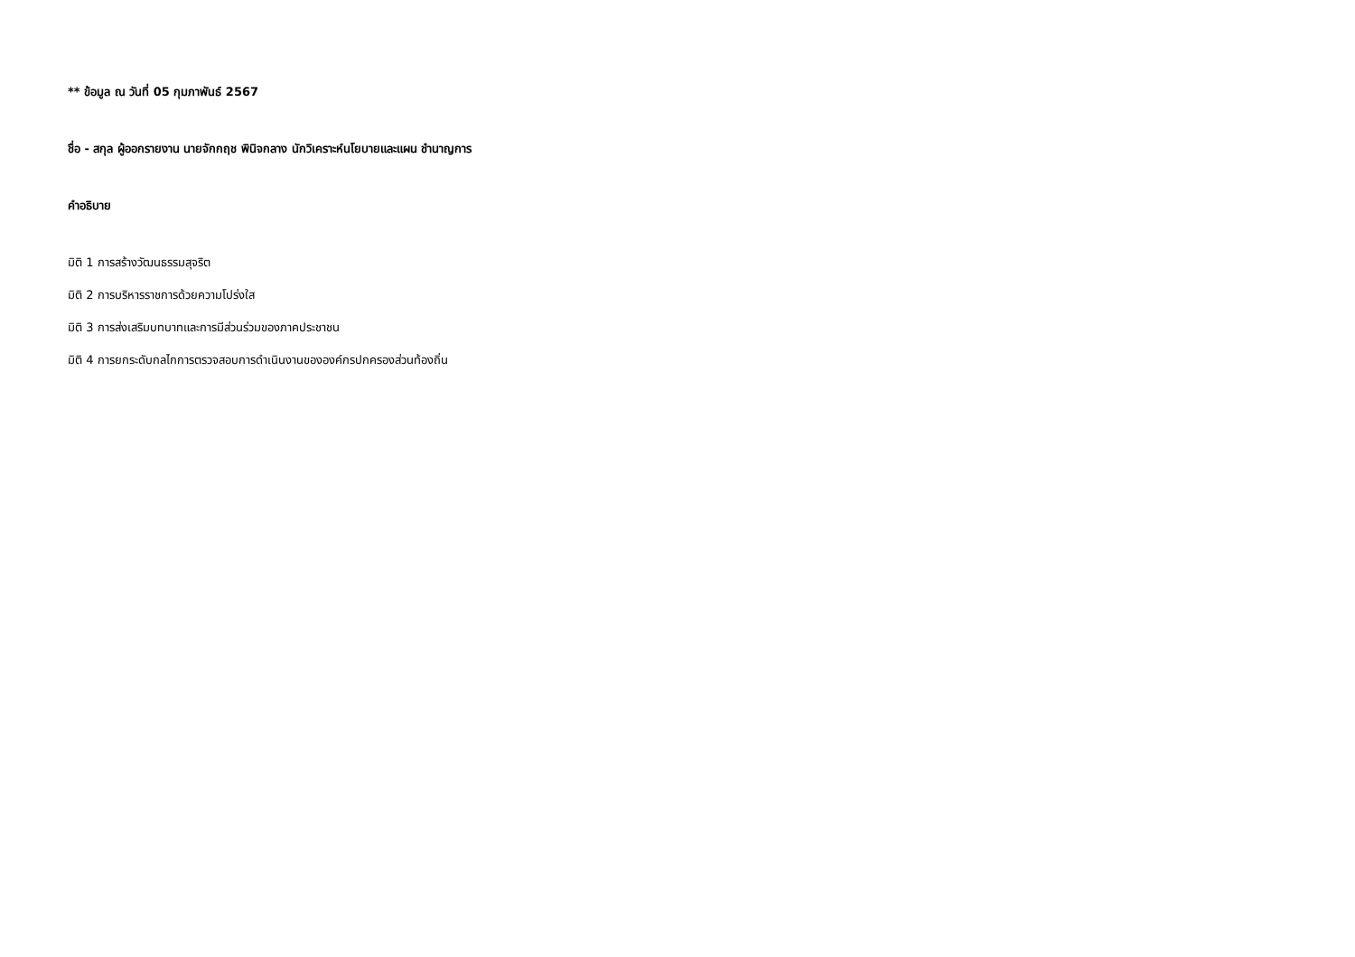** ข้อมูล ณ วันที่ 05 กุมภาพันธ์ 2567
ชื่อ - สกุล ผู้ออกรายงาน นายจักกฤช พินิจกลาง นักวิเคราะห์นโยบายและแผน ชำนาญการ
คำอธิบาย
มิติ 1 การสร้างวัฒนธรรมสุจริต
มิติ 2 การบริหารราชการด้วยความโปร่งใส
มิติ 3 การส่งเสริมบทบาทและการมีส่วนร่วมของภาคประชาชน
มิติ 4 การยกระดับกลไกการตรวจสอบการดำเนินงานขององค์กรปกครองส่วนท้องถิ่น